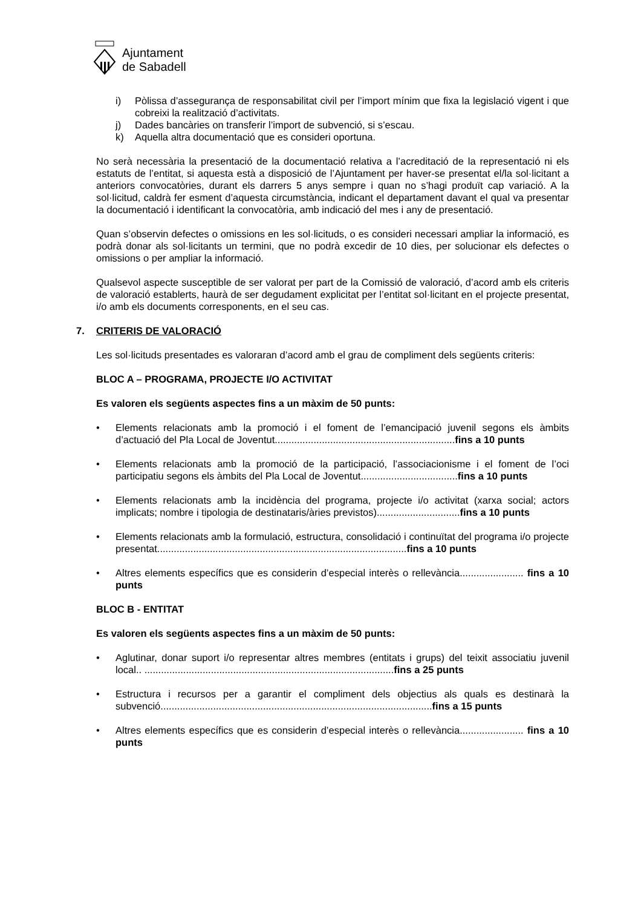Ajuntament
de Sabadell
i) Pòlissa d’assegurança de responsabilitat civil per l’import mínim que fixa la legislació vigent i que cobreixi la realització d’activitats.
j) Dades bancàries on transferir l’import de subvenció, si s’escau.
k) Aquella altra documentació que es consideri oportuna.
No serà necessària la presentació de la documentació relativa a l’acreditació de la representació ni els estatuts de l’entitat, si aquesta està a disposició de l’Ajuntament per haver-se presentat el/la sol·licitant a anteriors convocatòries, durant els darrers 5 anys sempre i quan no s’hagi produït cap variació. A la sol·licitud, caldrà fer esment d’aquesta circumstància, indicant el departament davant el qual va presentar la documentació i identificant la convocatòria, amb indicació del mes i any de presentació.
Quan s’observin defectes o omissions en les sol·licituds, o es consideri necessari ampliar la informació, es podrà donar als sol·licitants un termini, que no podrà excedir de 10 dies, per solucionar els defectes o omissions o per ampliar la informació.
Qualsevol aspecte susceptible de ser valorat per part de la Comissió de valoració, d’acord amb els criteris de valoració establerts, haurà de ser degudament explicitat per l’entitat sol·licitant en el projecte presentat, i/o amb els documents corresponents, en el seu cas.
7. CRITERIS DE VALORACIÓ
Les sol·licituds presentades es valoraran d’acord amb el grau de compliment dels següents criteris:
BLOC A – PROGRAMA, PROJECTE I/O ACTIVITAT
Es valoren els següents aspectes fins a un màxim de 50 punts:
• Elements relacionats amb la promoció i el foment de l’emancipació juvenil segons els àmbits d’actuació del Pla Local de Joventut.................................................................fins a 10 punts
• Elements relacionats amb la promoció de la participació, l’associacionisme i el foment de l’oci participatiu segons els àmbits del Pla Local de Joventut...................................fins a 10 punts
• Elements relacionats amb la incidència del programa, projecte i/o activitat (xarxa social; actors implicats; nombre i tipologia de destinataris/àries previstos)..............................fins a 10 punts
• Elements relacionats amb la formulació, estructura, consolidació i continuïtat del programa i/o projecte presentat..........................................................................................fins a 10 punts
• Altres elements específics que es considerin d’especial interès o rellevància....................... fins a 10 punts
BLOC B - ENTITAT
Es valoren els següents aspectes fins a un màxim de 50 punts:
• Aglutinar, donar suport i/o representar altres membres (entitats i grups) del teixit associatiu juvenil local.. ..........................................................................................fins a 25 punts
• Estructura i recursos per a garantir el compliment dels objectius als quals es destinarà la subvenció..................................................................................................fins a 15 punts
• Altres elements específics que es considerin d’especial interès o rellevància....................... fins a 10 punts